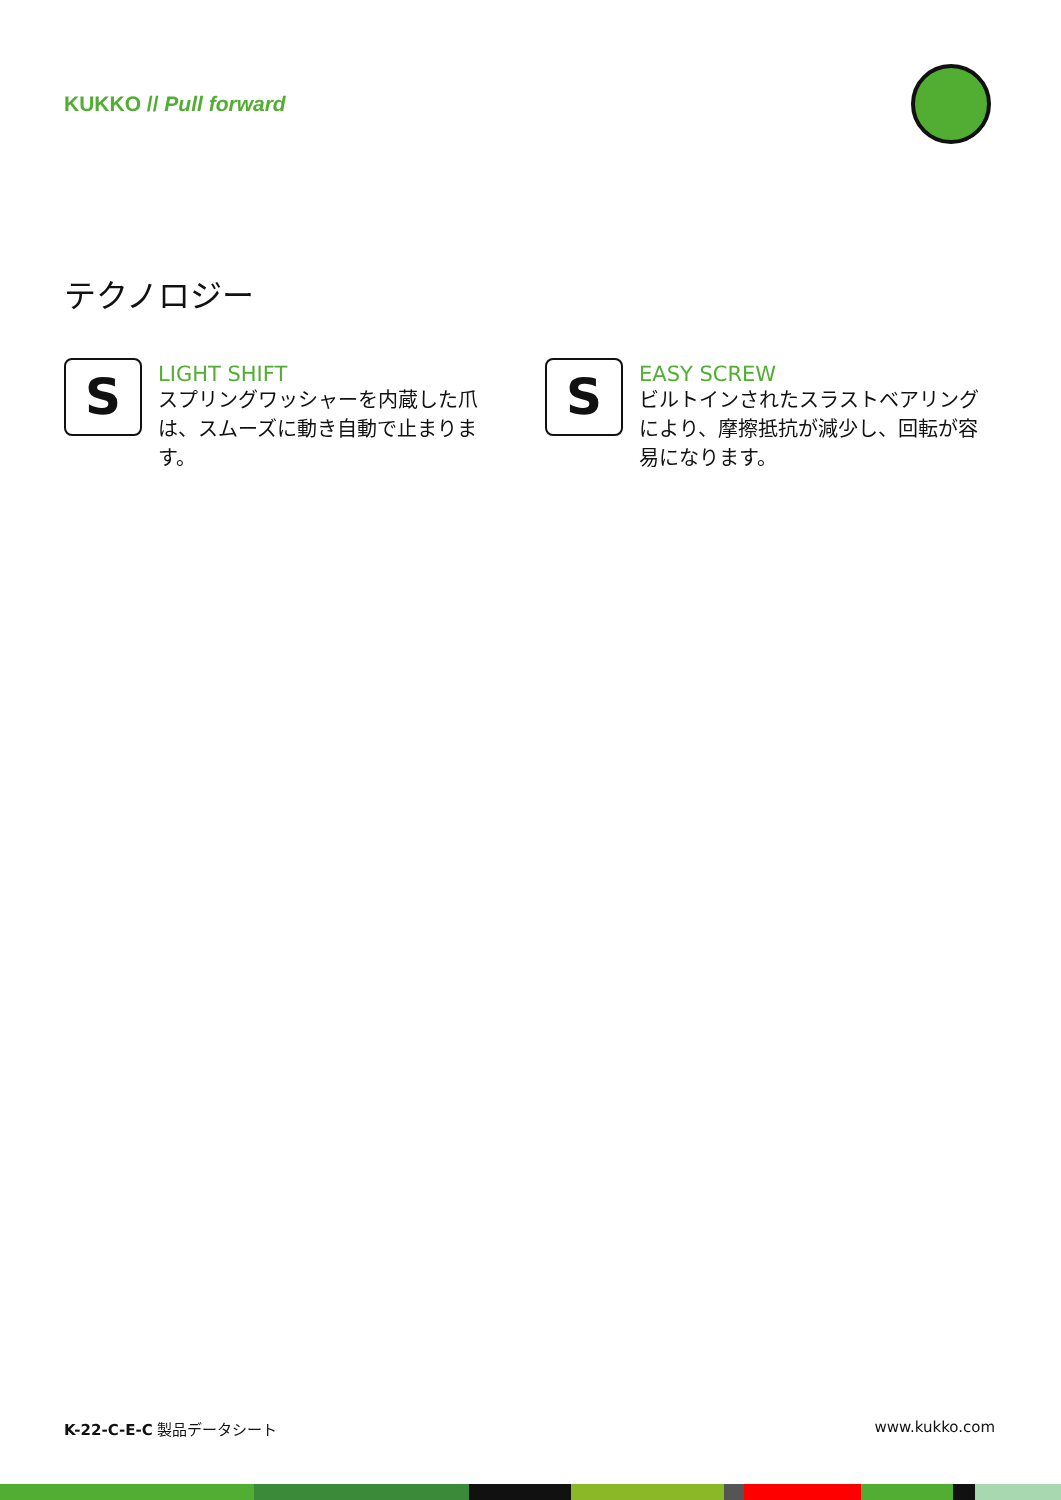KUKKO // Pull forward
テクノロジー
S
LIGHT SHIFT
スプリングワッシャーを内蔵した爪は、スムーズに動き自動で止まります。
S
EASY SCREW
ビルトインされたスラストベアリングにより、摩擦抵抗が減少し、回転が容易になります。
K-22-C-E-C 製品データシート www.kukko.com